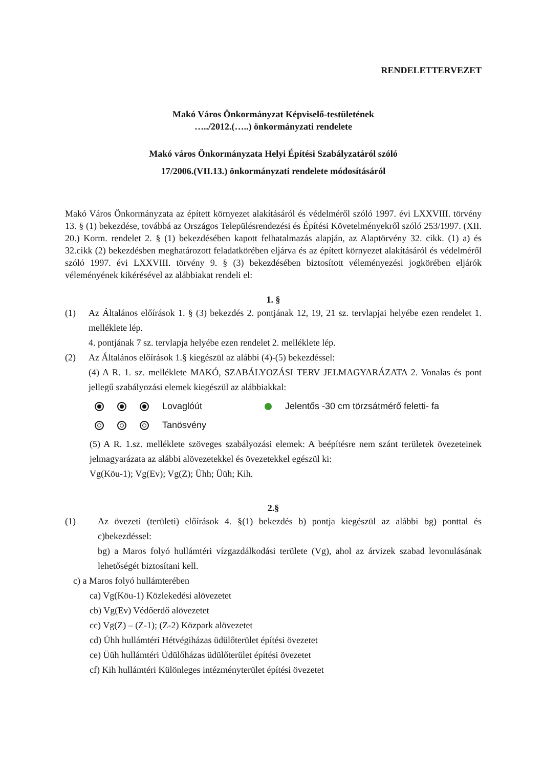RENDELETTERVEZET
Makó Város Önkormányzat Képviselő-testületének
…../2012.(…..) önkormányzati rendelete
Makó város Önkormányzata Helyi Építési Szabályzatáról szóló
17/2006.(VII.13.) önkormányzati rendelete módosításáról
Makó Város Önkormányzata az épített környezet alakításáról és védelméről szóló 1997. évi LXXVIII. törvény 13. § (1) bekezdése, továbbá az Országos Településrendezési és Építési Követelményekről szóló 253/1997. (XII. 20.) Korm. rendelet 2. § (1) bekezdésében kapott felhatalmazás alapján, az Alaptörvény 32. cikk. (1) a) és 32.cikk (2) bekezdésben meghatározott feladatkörében eljárva és az épített környezet alakításáról és védelméről szóló 1997. évi LXXVIII. törvény 9. § (3) bekezdésében biztosított véleményezési jogkörében eljárók véleményének kikérésével az alábbiakat rendeli el:
1. §
(1) Az Általános előírások 1. § (3) bekezdés 2. pontjának 12, 19, 21 sz. tervlapjai helyébe ezen rendelet 1. melléklete lép.
4. pontjának 7 sz. tervlapja helyébe ezen rendelet 2. melléklete lép.
(2) Az Általános előírások 1.§ kiegészül az alábbi (4)-(5) bekezdéssel:
(4) A R. 1. sz. melléklete MAKÓ, SZABÁLYOZÁSI TERV JELMAGYARÁZATA 2. Vonalas és pont jellegű szabályozási elemek kiegészül az alábbiakkal:
Lovaglóút Jelentős -30 cm törzsátmérő feletti- fa
Tanösvény
(5) A R. 1.sz. melléklete szöveges szabályozási elemek: A beépítésre nem szánt területek övezeteinek jelmagyarázata az alábbi alövezetekkel és övezetekkel egészül ki:
Vg(Köu-1); Vg(Ev); Vg(Z); Ühh; Üüh; Kih.
2.§
(1) Az övezeti (területi) előírások 4. §(1) bekezdés b) pontja kiegészül az alábbi bg) ponttal és c)bekezdéssel:
bg) a Maros folyó hullámtéri vízgazdálkodási területe (Vg), ahol az árvizek szabad levonulásának lehetőségét biztosítani kell.
c) a Maros folyó hullámterében
ca) Vg(Köu-1) Közlekedési alövezetet
cb) Vg(Ev) Védőerdő alövezetet
cc) Vg(Z) – (Z-1); (Z-2) Közpark alövezetet
cd) Ühh hullámtéri Hétvégiházas üdülőterület építési övezetet
ce) Üüh hullámtéri Üdülőházas üdülőterület építési övezetet
cf) Kih hullámtéri Különleges intézményterület építési övezetet